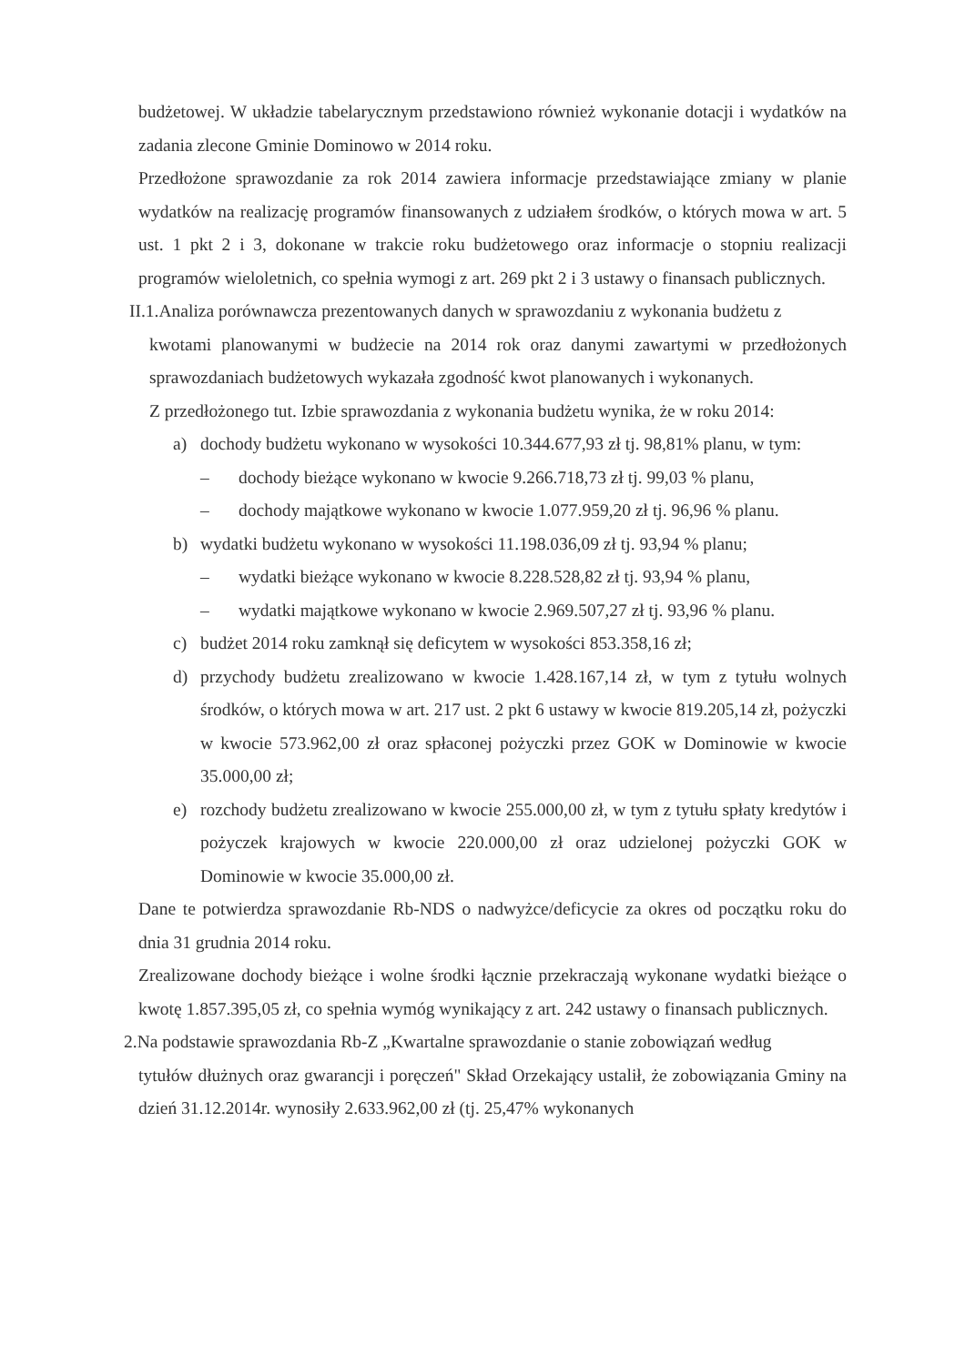budżetowej. W układzie tabelarycznym przedstawiono również wykonanie dotacji i wydatków na zadania zlecone Gminie Dominowo w 2014 roku.
Przedłożone sprawozdanie za rok 2014 zawiera informacje przedstawiające zmiany w planie wydatków na realizację programów finansowanych z udziałem środków, o których mowa w art. 5 ust. 1 pkt 2 i 3, dokonane w trakcie roku budżetowego oraz informacje o stopniu realizacji programów wieloletnich, co spełnia wymogi z art. 269 pkt 2 i 3 ustawy o finansach publicznych.
II.1.Analiza porównawcza prezentowanych danych w sprawozdaniu z wykonania budżetu z
kwotami planowanymi w budżecie na 2014 rok oraz danymi zawartymi w przedłożonych sprawozdaniach budżetowych wykazała zgodność kwot planowanych i wykonanych.
Z przedłożonego tut. Izbie sprawozdania z wykonania budżetu wynika, że w roku 2014:
a) dochody budżetu wykonano w wysokości 10.344.677,93 zł tj. 98,81% planu, w tym:
– dochody bieżące wykonano w kwocie 9.266.718,73 zł tj. 99,03 % planu,
– dochody majątkowe wykonano w kwocie 1.077.959,20 zł tj. 96,96 % planu.
b) wydatki budżetu wykonano w wysokości 11.198.036,09 zł tj. 93,94 % planu;
– wydatki bieżące wykonano w kwocie 8.228.528,82 zł tj. 93,94 % planu,
– wydatki majątkowe wykonano w kwocie 2.969.507,27 zł tj. 93,96 % planu.
c) budżet 2014 roku zamknął się deficytem w wysokości 853.358,16 zł;
d) przychody budżetu zrealizowano w kwocie 1.428.167,14 zł, w tym z tytułu wolnych środków, o których mowa w art. 217 ust. 2 pkt 6 ustawy w kwocie 819.205,14 zł, pożyczki w kwocie 573.962,00 zł oraz spłaconej pożyczki przez GOK w Dominowie w kwocie 35.000,00 zł;
e) rozchody budżetu zrealizowano w kwocie 255.000,00 zł, w tym z tytułu spłaty kredytów i pożyczek krajowych w kwocie 220.000,00 zł oraz udzielonej pożyczki GOK w Dominowie w kwocie 35.000,00 zł.
Dane te potwierdza sprawozdanie Rb-NDS o nadwyżce/deficycie za okres od początku roku do dnia 31 grudnia 2014 roku.
Zrealizowane dochody bieżące i wolne środki łącznie przekraczają wykonane wydatki bieżące o kwotę 1.857.395,05 zł, co spełnia wymóg wynikający z art. 242 ustawy o finansach publicznych.
2.Na podstawie sprawozdania Rb-Z „Kwartalne sprawozdanie o stanie zobowiązań według
tytułów dłużnych oraz gwarancji i poręczeń" Skład Orzekający ustalił, że zobowiązania Gminy na dzień 31.12.2014r. wynosiły 2.633.962,00 zł (tj. 25,47% wykonanych